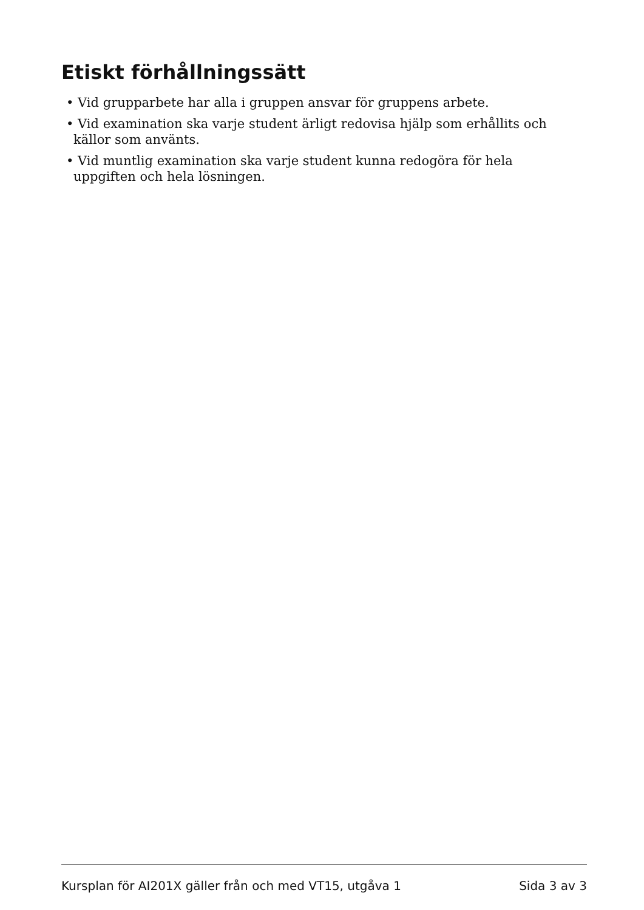Etiskt förhållningssätt
• Vid grupparbete har alla i gruppen ansvar för gruppens arbete.
• Vid examination ska varje student ärligt redovisa hjälp som erhållits och källor som använts.
• Vid muntlig examination ska varje student kunna redogöra för hela uppgiften och hela lösningen.
Kursplan för AI201X gäller från och med VT15, utgåva 1 Sida 3 av 3